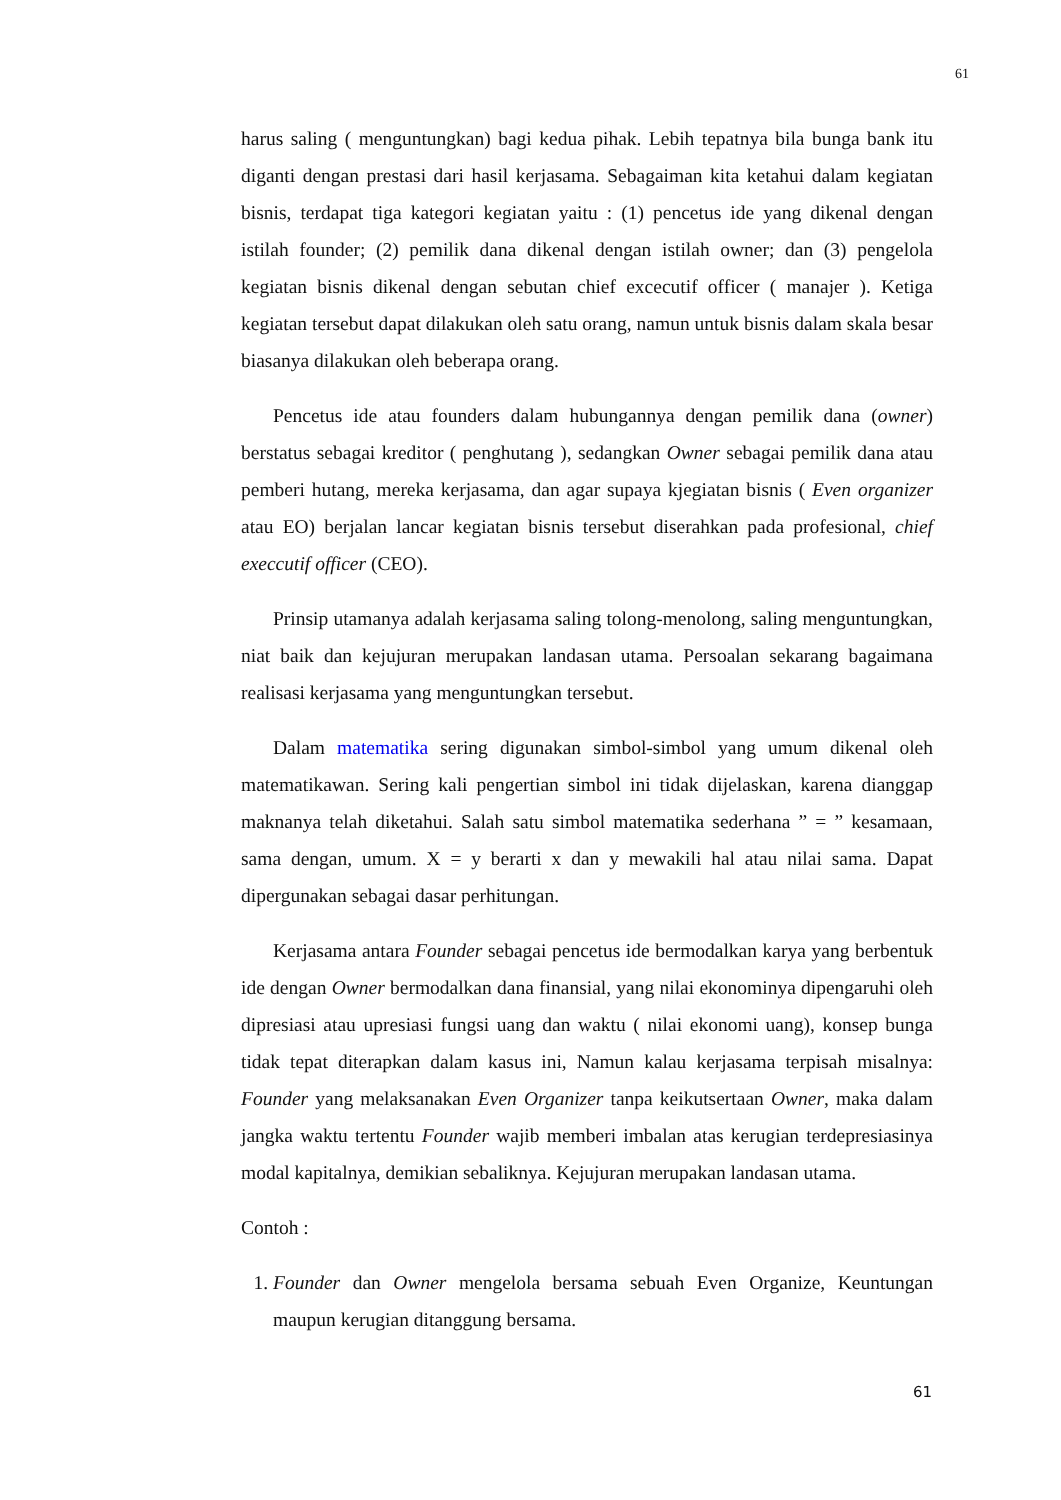61
harus saling ( menguntungkan) bagi kedua pihak. Lebih tepatnya bila bunga bank itu diganti dengan prestasi dari hasil kerjasama. Sebagaiman kita ketahui dalam kegiatan bisnis, terdapat tiga kategori kegiatan yaitu : (1) pencetus ide yang dikenal dengan istilah founder; (2) pemilik dana dikenal dengan istilah owner; dan (3) pengelola kegiatan bisnis dikenal dengan sebutan chief excecutif officer ( manajer ). Ketiga kegiatan tersebut dapat dilakukan oleh satu orang, namun untuk bisnis dalam skala besar biasanya dilakukan oleh beberapa orang.
Pencetus ide atau founders dalam hubungannya dengan pemilik dana (owner) berstatus sebagai kreditor ( penghutang ), sedangkan Owner sebagai pemilik dana atau pemberi hutang, mereka kerjasama, dan agar supaya kjegiatan bisnis ( Even organizer atau EO) berjalan lancar kegiatan bisnis tersebut diserahkan pada profesional, chief execcutif officer (CEO).
Prinsip utamanya adalah kerjasama saling tolong-menolong, saling menguntungkan, niat baik dan kejujuran merupakan landasan utama. Persoalan sekarang bagaimana realisasi kerjasama yang menguntungkan tersebut.
Dalam matematika sering digunakan simbol-simbol yang umum dikenal oleh matematikawan. Sering kali pengertian simbol ini tidak dijelaskan, karena dianggap maknanya telah diketahui. Salah satu simbol matematika sederhana ” = ” kesamaan, sama dengan, umum. X = y berarti x dan y mewakili hal atau nilai sama. Dapat dipergunakan sebagai dasar perhitungan.
Kerjasama antara Founder sebagai pencetus ide bermodalkan karya yang berbentuk ide dengan Owner bermodalkan dana finansial, yang nilai ekonominya dipengaruhi oleh dipresiasi atau upresiasi fungsi uang dan waktu ( nilai ekonomi uang), konsep bunga tidak tepat diterapkan dalam kasus ini, Namun kalau kerjasama terpisah misalnya: Founder yang melaksanakan Even Organizer tanpa keikutsertaan Owner, maka dalam jangka waktu tertentu Founder wajib memberi imbalan atas kerugian terdepresiasinya modal kapitalnya, demikian sebaliknya. Kejujuran merupakan landasan utama.
Contoh :
1. Founder dan Owner mengelola bersama sebuah Even Organize, Keuntungan maupun kerugian ditanggung bersama.
61